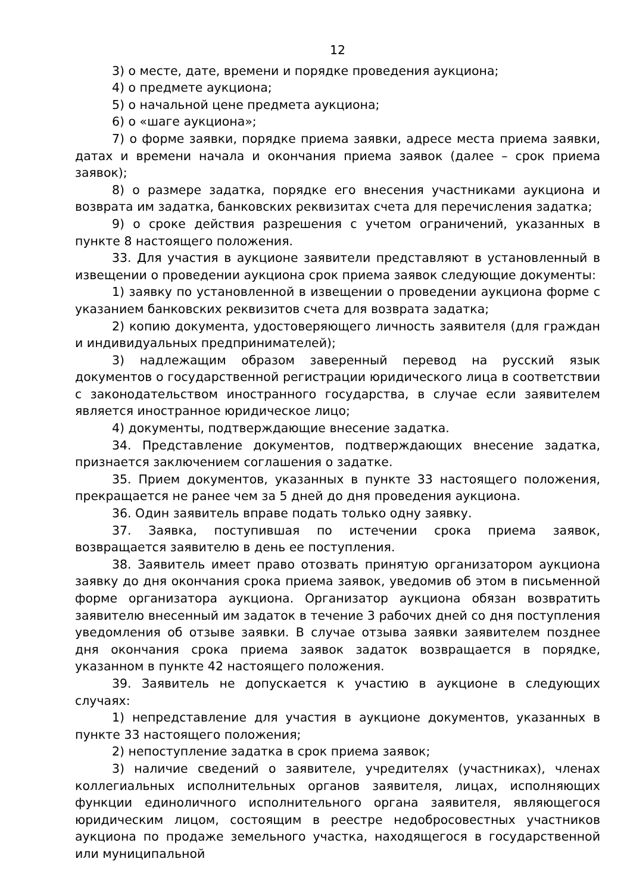12
3) о месте, дате, времени и порядке проведения аукциона;
4) о предмете аукциона;
5) о начальной цене предмета аукциона;
6) о «шаге аукциона»;
7) о форме заявки, порядке приема заявки, адресе места приема заявки, датах и времени начала и окончания приема заявок (далее – срок приема заявок);
8) о размере задатка, порядке его внесения участниками аукциона и возврата им задатка, банковских реквизитах счета для перечисления задатка;
9) о сроке действия разрешения с учетом ограничений, указанных в пункте 8 настоящего положения.
33. Для участия в аукционе заявители представляют в установленный в извещении о проведении аукциона срок приема заявок следующие документы:
1) заявку по установленной в извещении о проведении аукциона форме с указанием банковских реквизитов счета для возврата задатка;
2) копию документа, удостоверяющего личность заявителя (для граждан и индивидуальных предпринимателей);
3) надлежащим образом заверенный перевод на русский язык документов о государственной регистрации юридического лица в соответствии с законодательством иностранного государства, в случае если заявителем является иностранное юридическое лицо;
4) документы, подтверждающие внесение задатка.
34. Представление документов, подтверждающих внесение задатка, признается заключением соглашения о задатке.
35. Прием документов, указанных в пункте 33 настоящего положения, прекращается не ранее чем за 5 дней до дня проведения аукциона.
36. Один заявитель вправе подать только одну заявку.
37. Заявка, поступившая по истечении срока приема заявок, возвращается заявителю в день ее поступления.
38. Заявитель имеет право отозвать принятую организатором аукциона заявку до дня окончания срока приема заявок, уведомив об этом в письменной форме организатора аукциона. Организатор аукциона обязан возвратить заявителю внесенный им задаток в течение 3 рабочих дней со дня поступления уведомления об отзыве заявки. В случае отзыва заявки заявителем позднее дня окончания срока приема заявок задаток возвращается в порядке, указанном в пункте 42 настоящего положения.
39. Заявитель не допускается к участию в аукционе в следующих случаях:
1) непредставление для участия в аукционе документов, указанных в пункте 33 настоящего положения;
2) непоступление задатка в срок приема заявок;
3) наличие сведений о заявителе, учредителях (участниках), членах коллегиальных исполнительных органов заявителя, лицах, исполняющих функции единоличного исполнительного органа заявителя, являющегося юридическим лицом, состоящим в реестре недобросовестных участников аукциона по продаже земельного участка, находящегося в государственной или муниципальной